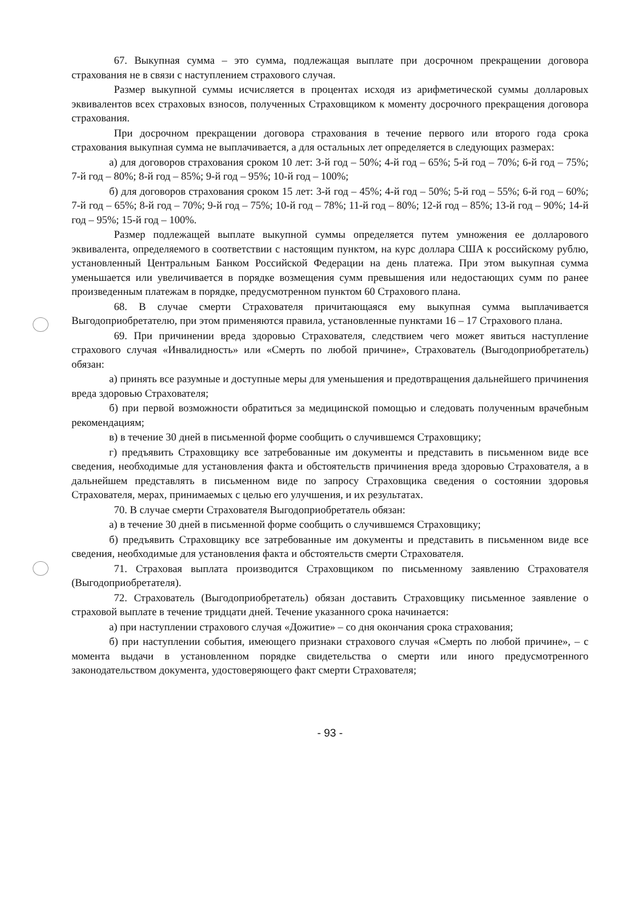67. Выкупная сумма – это сумма, подлежащая выплате при досрочном прекращении договора страхования не в связи с наступлением страхового случая.
Размер выкупной суммы исчисляется в процентах исходя из арифметической суммы долларовых эквивалентов всех страховых взносов, полученных Страховщиком к моменту досрочного прекращения договора страхования.
При досрочном прекращении договора страхования в течение первого или второго года срока страхования выкупная сумма не выплачивается, а для остальных лет определяется в следующих размерах:
а) для договоров страхования сроком 10 лет: 3-й год – 50%; 4-й год – 65%; 5-й год – 70%; 6-й год – 75%; 7-й год – 80%; 8-й год – 85%; 9-й год – 95%; 10-й год – 100%;
б) для договоров страхования сроком 15 лет: 3-й год – 45%; 4-й год – 50%; 5-й год – 55%; 6-й год – 60%; 7-й год – 65%; 8-й год – 70%; 9-й год – 75%; 10-й год – 78%; 11-й год – 80%; 12-й год – 85%; 13-й год – 90%; 14-й год – 95%; 15-й год – 100%.
Размер подлежащей выплате выкупной суммы определяется путем умножения ее долларового эквивалента, определяемого в соответствии с настоящим пунктом, на курс доллара США к российскому рублю, установленный Центральным Банком Российской Федерации на день платежа. При этом выкупная сумма уменьшается или увеличивается в порядке возмещения сумм превышения или недостающих сумм по ранее произведенным платежам в порядке, предусмотренном пунктом 60 Страхового плана.
68. В случае смерти Страхователя причитающаяся ему выкупная сумма выплачивается Выгодоприобретателю, при этом применяются правила, установленные пунктами 16 – 17 Страхового плана.
69. При причинении вреда здоровью Страхователя, следствием чего может явиться наступление страхового случая «Инвалидность» или «Смерть по любой причине», Страхователь (Выгодоприобретатель) обязан:
а) принять все разумные и доступные меры для уменьшения и предотвращения дальнейшего причинения вреда здоровью Страхователя;
б) при первой возможности обратиться за медицинской помощью и следовать полученным врачебным рекомендациям;
в) в течение 30 дней в письменной форме сообщить о случившемся Страховщику;
г) предъявить Страховщику все затребованные им документы и представить в письменном виде все сведения, необходимые для установления факта и обстоятельств причинения вреда здоровью Страхователя, а в дальнейшем представлять в письменном виде по запросу Страховщика сведения о состоянии здоровья Страхователя, мерах, принимаемых с целью его улучшения, и их результатах.
70. В случае смерти Страхователя Выгодоприобретатель обязан:
а) в течение 30 дней в письменной форме сообщить о случившемся Страховщику;
б) предъявить Страховщику все затребованные им документы и представить в письменном виде все сведения, необходимые для установления факта и обстоятельств смерти Страхователя.
71. Страховая выплата производится Страховщиком по письменному заявлению Страхователя (Выгодоприобретателя).
72. Страхователь (Выгодоприобретатель) обязан доставить Страховщику письменное заявление о страховой выплате в течение тридцати дней. Течение указанного срока начинается:
а) при наступлении страхового случая «Дожитие» – со дня окончания срока страхования;
б) при наступлении события, имеющего признаки страхового случая «Смерть по любой причине», – с момента выдачи в установленном порядке свидетельства о смерти или иного предусмотренного законодательством документа, удостоверяющего факт смерти Страхователя;
- 93 -